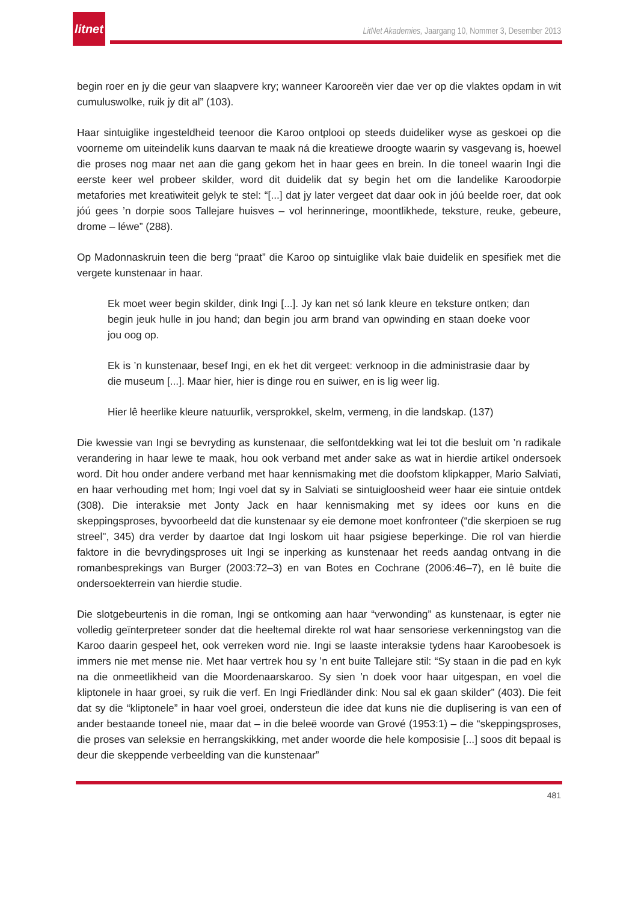litnet
LitNet Akademies, Jaargang 10, Nommer 3, Desember 2013
begin roer en jy die geur van slaapvere kry; wanneer Karooreën vier dae ver op die vlaktes opdam in wit cumuluswolke, ruik jy dit al” (103).
Haar sintuiglike ingesteldheid teenoor die Karoo ontplooi op steeds duideliker wyse as geskoei op die voorneme om uiteindelik kuns daarvan te maak ná die kreatiewe droogte waarin sy vasgevang is, hoewel die proses nog maar net aan die gang gekom het in haar gees en brein. In die toneel waarin Ingi die eerste keer wel probeer skilder, word dit duidelik dat sy begin het om die landelike Karoodorpie metafories met kreatiwiteit gelyk te stel: “[...] dat jy later vergeet dat daar ook in jóú beelde roer, dat ook jóú gees ’n dorpie soos Tallejare huisves – vol herinneringe, moontlikhede, teksture, reuke, gebeure, drome – léwe” (288).
Op Madonnaskruin teen die berg “praat” die Karoo op sintuiglike vlak baie duidelik en spesifiek met die vergete kunstenaar in haar.
Ek moet weer begin skilder, dink Ingi [...]. Jy kan net só lank kleure en teksture ontken; dan begin jeuk hulle in jou hand; dan begin jou arm brand van opwinding en staan doeke voor jou oog op.
Ek is ’n kunstenaar, besef Ingi, en ek het dit vergeet: verknoop in die administrasie daar by die museum [...]. Maar hier, hier is dinge rou en suiwer, en is lig weer lig.
Hier lê heerlike kleure natuurlik, versprokkel, skelm, vermeng, in die landskap. (137)
Die kwessie van Ingi se bevryding as kunstenaar, die selfontdekking wat lei tot die besluit om ’n radikale verandering in haar lewe te maak, hou ook verband met ander sake as wat in hierdie artikel ondersoek word. Dit hou onder andere verband met haar kennismaking met die doofstom klipkapper, Mario Salviati, en haar verhouding met hom; Ingi voel dat sy in Salviati se sintuigloosheid weer haar eie sintuie ontdek (308). Die interaksie met Jonty Jack en haar kennismaking met sy idees oor kuns en die skeppingsproses, byvoorbeeld dat die kunstenaar sy eie demone moet konfronteer (“die skerpioen se rug streel", 345) dra verder by daartoe dat Ingi loskom uit haar psigiese beperkinge. Die rol van hierdie faktore in die bevrydingsproses uit Ingi se inperking as kunstenaar het reeds aandag ontvang in die romanbesprekings van Burger (2003:72–3) en van Botes en Cochrane (2006:46–7), en lê buite die ondersoekterrein van hierdie studie.
Die slotgebeurtenis in die roman, Ingi se ontkoming aan haar “verwonding” as kunstenaar, is egter nie volledig geïnterpreteer sonder dat die heeltemal direkte rol wat haar sensoriese verkenningstog van die Karoo daarin gespeel het, ook verreken word nie. Ingi se laaste interaksie tydens haar Karoobesoek is immers nie met mense nie. Met haar vertrek hou sy ’n ent buite Tallejare stil: “Sy staan in die pad en kyk na die onmeetlikheid van die Moordenaarskaroo. Sy sien ’n doek voor haar uitgespan, en voel die kliptonele in haar groei, sy ruik die verf. En Ingi Friedländer dink: Nou sal ek gaan skilder” (403). Die feit dat sy die “kliptonele” in haar voel groei, ondersteun die idee dat kuns nie die duplisering is van een of ander bestaande toneel nie, maar dat – in die beleë woorde van Grové (1953:1) – die “skeppingsproses, die proses van seleksie en herrangskikking, met ander woorde die hele komposisie [...] soos dit bepaal is deur die skeppende verbeelding van die kunstenaar”
481